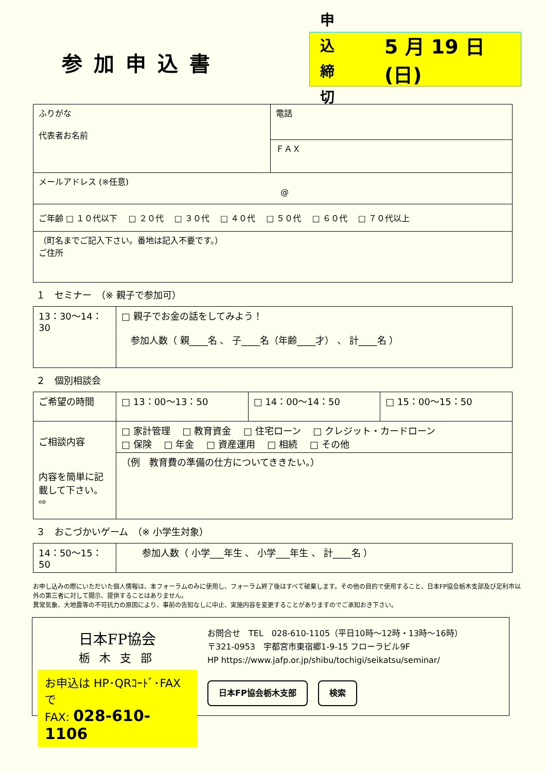参加申込書
申 込
締 切
5 月 19 日(日)
| ふりがな 代表者お名前 | 電話 |
| | ＦＡＸ |
| メールアドレス (※任意) @ | |
| ご年齢 □ １０代以下 □ ２０代 □ ３０代 □ ４０代 □ ５０代 □ ６０代 □ ７０代以上 | |
| （町名までご記入下さい。番地は記入不要です。） ご住所 | |
１　セミナー　（※ 親子で参加可）
| 13：30〜14：30 | □ 親子でお金の話をしてみよう！ 参加人数（ 親____名 、 子____名（年齢____才） 、 計____名 ） |
２　個別相談会
| ご希望の時間 | □ 13：00〜13：50 | □ 14：00〜14：50 | □ 15：00〜15：50 |
| ご相談内容 内容を簡単に記載して下さい。 ⇨ | □ 家計管理 □ 教育資金 □ 住宅ローン □ クレジット・カードローン □ 保険 □ 年金 □ 資産運用 □ 相続 □ その他 | | |
| | （例 教育費の準備の仕方についてききたい。） | | |
３　おこづかいゲーム　（※ 小学生対象）
| 14：50〜15：50 | 参加人数（ 小学___年生 、 小学___年生 、 計____名 ） |
お申し込みの際にいただいた個人情報は、本フォーラムのみに使用し、フォーラム終了後はすべて破棄します。その他の目的で使用すること、日本FP協会栃木支部及び足利市以外の第三者に対して開示、提供することはありません。
異常気象、大地震等の不可抗力の原因により、事前の告知なしに中止、実施内容を変更することがありますのでご承知おき下さい。
日本FP協会
栃木支部
お申込は HP･QRｺｰﾄﾞ･FAX で
FAX: 028-610-1106
お問合せ　TEL　028-610-1105（平日10時〜12時・13時〜16時）
〒321-0953　宇都宮市東宿郷1-9-15 フローラビル9F
HP https://www.jafp.or.jp/shibu/tochigi/seikatsu/seminar/
日本FP協会栃木支部 検索